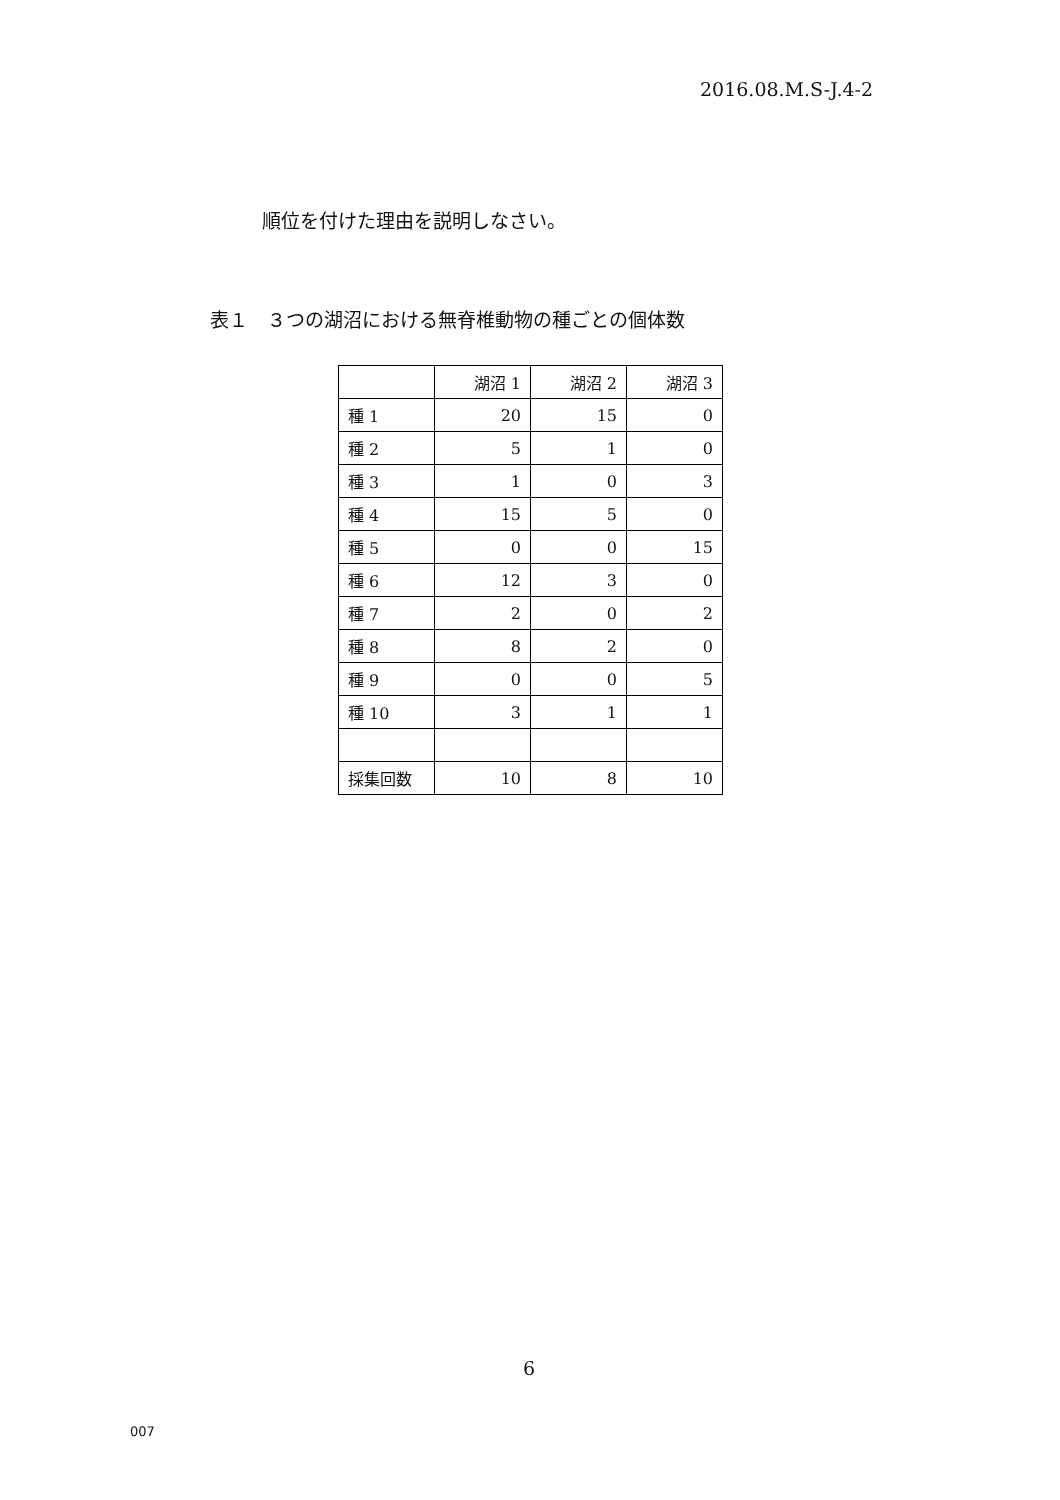2016.08.M.S-J.4-2
順位を付けた理由を説明しなさい。
表１　３つの湖沼における無脊椎動物の種ごとの個体数
| | 湖沼 1 | 湖沼 2 | 湖沼 3 |
| --- | --- | --- | --- |
| 種 1 | 20 | 15 | 0 |
| 種 2 | 5 | 1 | 0 |
| 種 3 | 1 | 0 | 3 |
| 種 4 | 15 | 5 | 0 |
| 種 5 | 0 | 0 | 15 |
| 種 6 | 12 | 3 | 0 |
| 種 7 | 2 | 0 | 2 |
| 種 8 | 8 | 2 | 0 |
| 種 9 | 0 | 0 | 5 |
| 種 10 | 3 | 1 | 1 |
| 採集回数 | 10 | 8 | 10 |
6
007